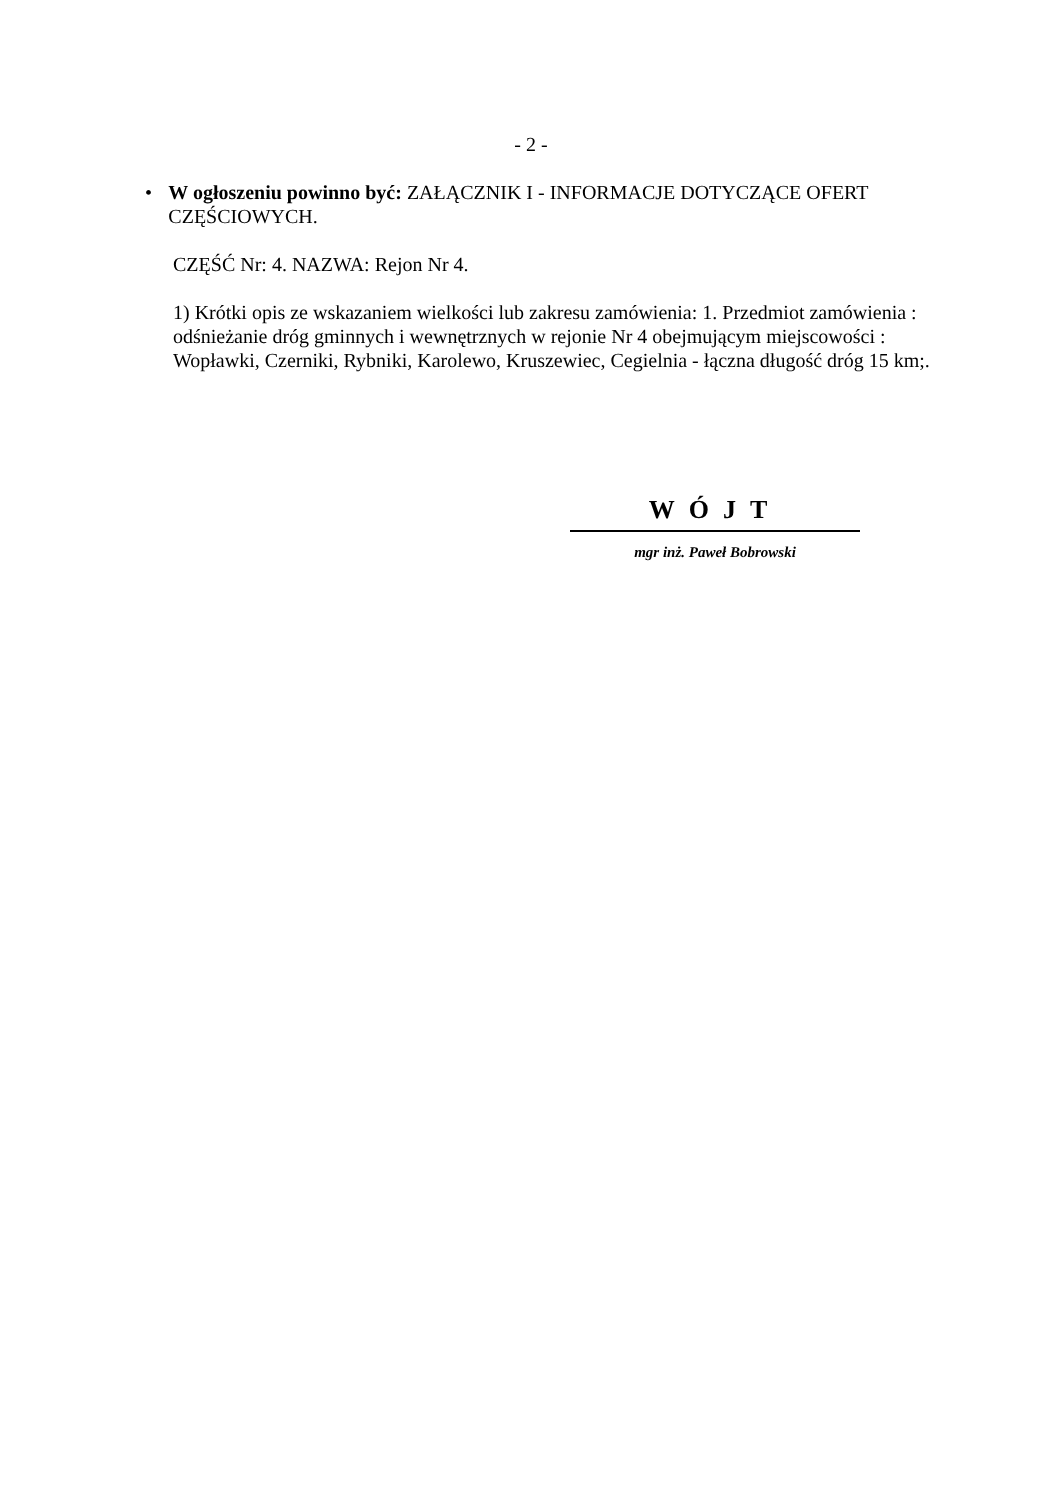- 2 -
• W ogłoszeniu powinno być: ZAŁĄCZNIK I - INFORMACJE DOTYCZĄCE OFERT CZĘŚCIOWYCH.
CZĘŚĆ Nr: 4. NAZWA: Rejon Nr 4.
1) Krótki opis ze wskazaniem wielkości lub zakresu zamówienia: 1. Przedmiot zamówienia : odśnieżanie dróg gminnych i wewnętrznych w rejonie Nr 4 obejmującym miejscowości : Wopławki, Czerniki, Rybniki, Karolewo, Kruszewiec, Cegielnia - łączna długość dróg 15 km;.
WÓJT
mgr inż. Paweł Bobrowski